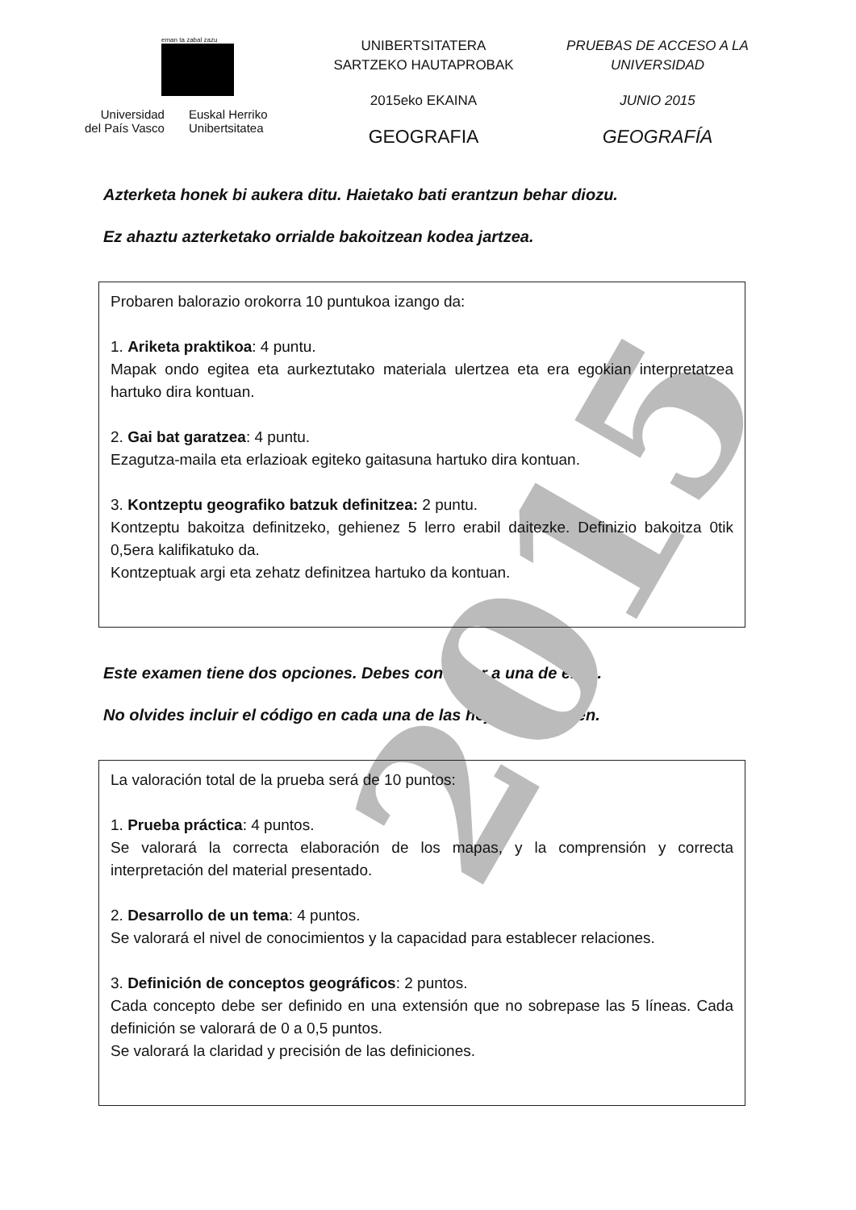2015
eman ta zabal zazu
Universidad
del País Vasco
Euskal Herriko
Unibertsitatea
UNIBERTSITATERA SARTZEKO HAUTAPROBAK
2015eko EKAINA
GEOGRAFIA
PRUEBAS DE ACCESO A LA UNIVERSIDAD
JUNIO 2015
GEOGRAFÍA
Azterketa honek bi aukera ditu. Haietako bati erantzun behar diozu.
Ez ahaztu azterketako orrialde bakoitzean kodea jartzea.
Probaren balorazio orokorra 10 puntukoa izango da:
1. Ariketa praktikoa: 4 puntu.
Mapak ondo egitea eta aurkeztutako materiala ulertzea eta era egokian interpretatzea hartuko dira kontuan.
2. Gai bat garatzea: 4 puntu.
Ezagutza-maila eta erlazioak egiteko gaitasuna hartuko dira kontuan.
3. Kontzeptu geografiko batzuk definitzea: 2 puntu.
Kontzeptu bakoitza definitzeko, gehienez 5 lerro erabil daitezke. Definizio bakoitza 0tik 0,5era kalifikatuko da.
Kontzeptuak argi eta zehatz definitzea hartuko da kontuan.
Este examen tiene dos opciones. Debes contestar a una de ellas.
No olvides incluir el código en cada una de las hojas de examen.
La valoración total de la prueba será de 10 puntos:
1. Prueba práctica: 4 puntos.
Se valorará la correcta elaboración de los mapas, y la comprensión y correcta interpretación del material presentado.
2. Desarrollo de un tema: 4 puntos.
Se valorará el nivel de conocimientos y la capacidad para establecer relaciones.
3. Definición de conceptos geográficos: 2 puntos.
Cada concepto debe ser definido en una extensión que no sobrepase las 5 líneas. Cada definición se valorará de 0 a 0,5 puntos.
Se valorará la claridad y precisión de las definiciones.